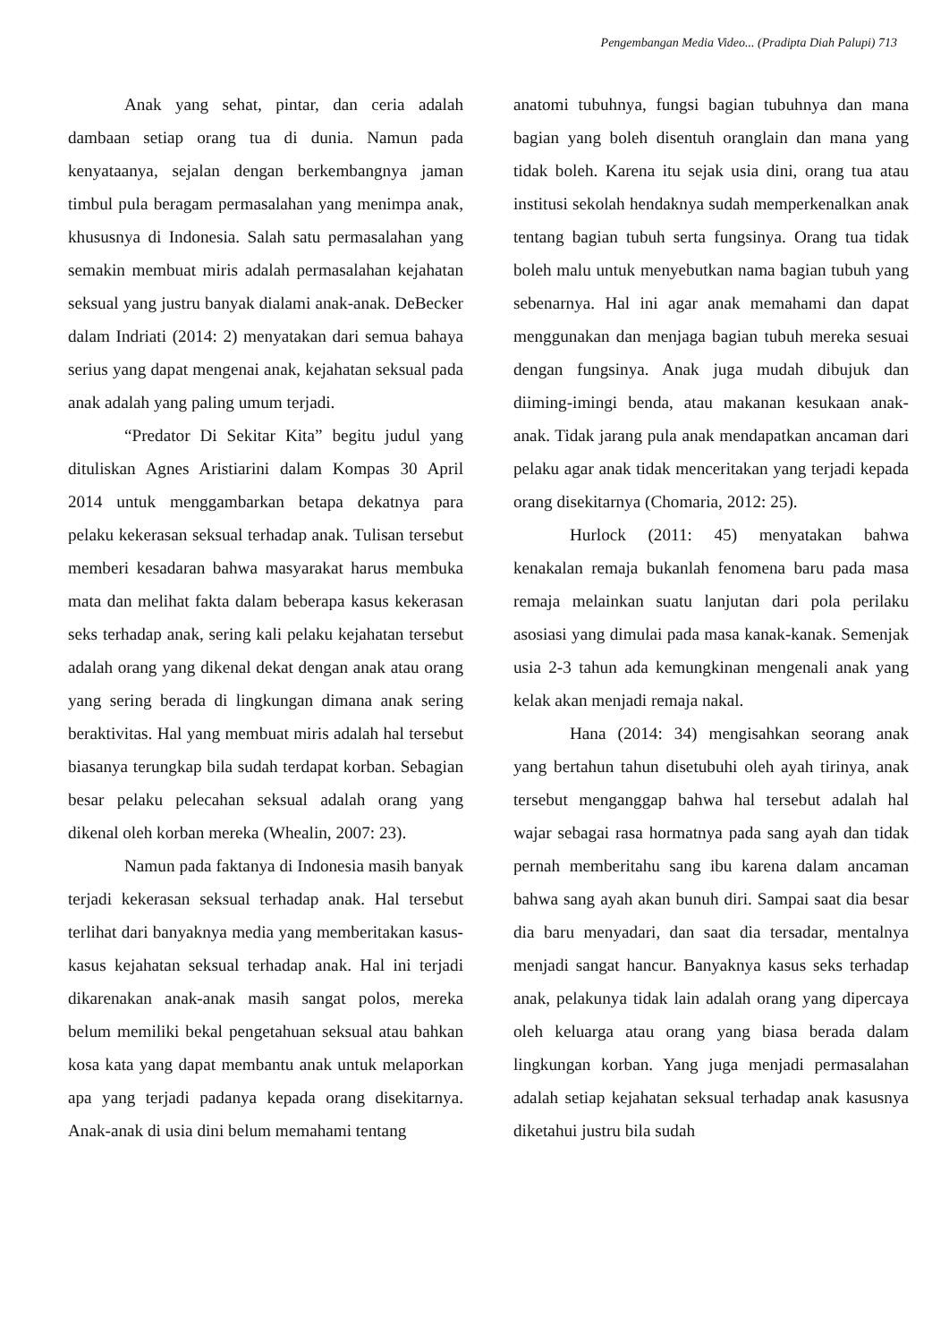Pengembangan Media Video... (Pradipta Diah Palupi) 713
Anak yang sehat, pintar, dan ceria adalah dambaan setiap orang tua di dunia. Namun pada kenyataanya, sejalan dengan berkembangnya jaman timbul pula beragam permasalahan yang menimpa anak, khususnya di Indonesia. Salah satu permasalahan yang semakin membuat miris adalah permasalahan kejahatan seksual yang justru banyak dialami anak-anak. DeBecker dalam Indriati (2014: 2) menyatakan dari semua bahaya serius yang dapat mengenai anak, kejahatan seksual pada anak adalah yang paling umum terjadi.
“Predator Di Sekitar Kita” begitu judul yang dituliskan Agnes Aristiarini dalam Kompas 30 April 2014 untuk menggambarkan betapa dekatnya para pelaku kekerasan seksual terhadap anak. Tulisan tersebut memberi kesadaran bahwa masyarakat harus membuka mata dan melihat fakta dalam beberapa kasus kekerasan seks terhadap anak, sering kali pelaku kejahatan tersebut adalah orang yang dikenal dekat dengan anak atau orang yang sering berada di lingkungan dimana anak sering beraktivitas. Hal yang membuat miris adalah hal tersebut biasanya terungkap bila sudah terdapat korban. Sebagian besar pelaku pelecahan seksual adalah orang yang dikenal oleh korban mereka (Whealin, 2007: 23).
Namun pada faktanya di Indonesia masih banyak terjadi kekerasan seksual terhadap anak. Hal tersebut terlihat dari banyaknya media yang memberitakan kasus-kasus kejahatan seksual terhadap anak. Hal ini terjadi dikarenakan anak-anak masih sangat polos, mereka belum memiliki bekal pengetahuan seksual atau bahkan kosa kata yang dapat membantu anak untuk melaporkan apa yang terjadi padanya kepada orang disekitarnya. Anak-anak di usia dini belum memahami tentang
anatomi tubuhnya, fungsi bagian tubuhnya dan mana bagian yang boleh disentuh oranglain dan mana yang tidak boleh. Karena itu sejak usia dini, orang tua atau institusi sekolah hendaknya sudah memperkenalkan anak tentang bagian tubuh serta fungsinya. Orang tua tidak boleh malu untuk menyebutkan nama bagian tubuh yang sebenarnya. Hal ini agar anak memahami dan dapat menggunakan dan menjaga bagian tubuh mereka sesuai dengan fungsinya. Anak juga mudah dibujuk dan diiming-imingi benda, atau makanan kesukaan anak-anak. Tidak jarang pula anak mendapatkan ancaman dari pelaku agar anak tidak menceritakan yang terjadi kepada orang disekitarnya (Chomaria, 2012: 25).
Hurlock (2011: 45) menyatakan bahwa kenakalan remaja bukanlah fenomena baru pada masa remaja melainkan suatu lanjutan dari pola perilaku asosiasi yang dimulai pada masa kanak-kanak. Semenjak usia 2-3 tahun ada kemungkinan mengenali anak yang kelak akan menjadi remaja nakal.
Hana (2014: 34) mengisahkan seorang anak yang bertahun tahun disetubuhi oleh ayah tirinya, anak tersebut menganggap bahwa hal tersebut adalah hal wajar sebagai rasa hormatnya pada sang ayah dan tidak pernah memberitahu sang ibu karena dalam ancaman bahwa sang ayah akan bunuh diri. Sampai saat dia besar dia baru menyadari, dan saat dia tersadar, mentalnya menjadi sangat hancur. Banyaknya kasus seks terhadap anak, pelakunya tidak lain adalah orang yang dipercaya oleh keluarga atau orang yang biasa berada dalam lingkungan korban. Yang juga menjadi permasalahan adalah setiap kejahatan seksual terhadap anak kasusnya diketahui justru bila sudah